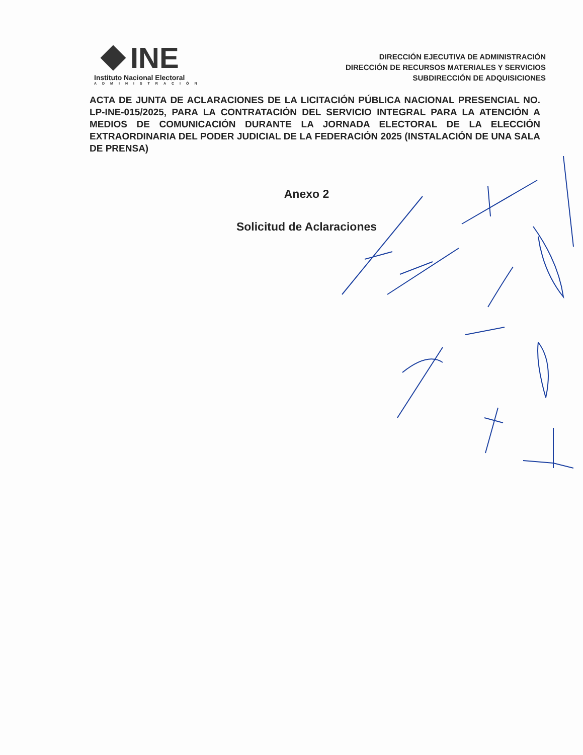INE
Instituto Nacional Electoral
ADMINISTRACIÓN
DIRECCIÓN EJECUTIVA DE ADMINISTRACIÓN
DIRECCIÓN DE RECURSOS MATERIALES Y SERVICIOS
SUBDIRECCIÓN DE ADQUISICIONES
ACTA DE JUNTA DE ACLARACIONES DE LA LICITACIÓN PÚBLICA NACIONAL PRESENCIAL NO. LP-INE-015/2025, PARA LA CONTRATACIÓN DEL SERVICIO INTEGRAL PARA LA ATENCIÓN A MEDIOS DE COMUNICACIÓN DURANTE LA JORNADA ELECTORAL DE LA ELECCIÓN EXTRAORDINARIA DEL PODER JUDICIAL DE LA FEDERACIÓN 2025 (INSTALACIÓN DE UNA SALA DE PRENSA)
Anexo 2
Solicitud de Aclaraciones